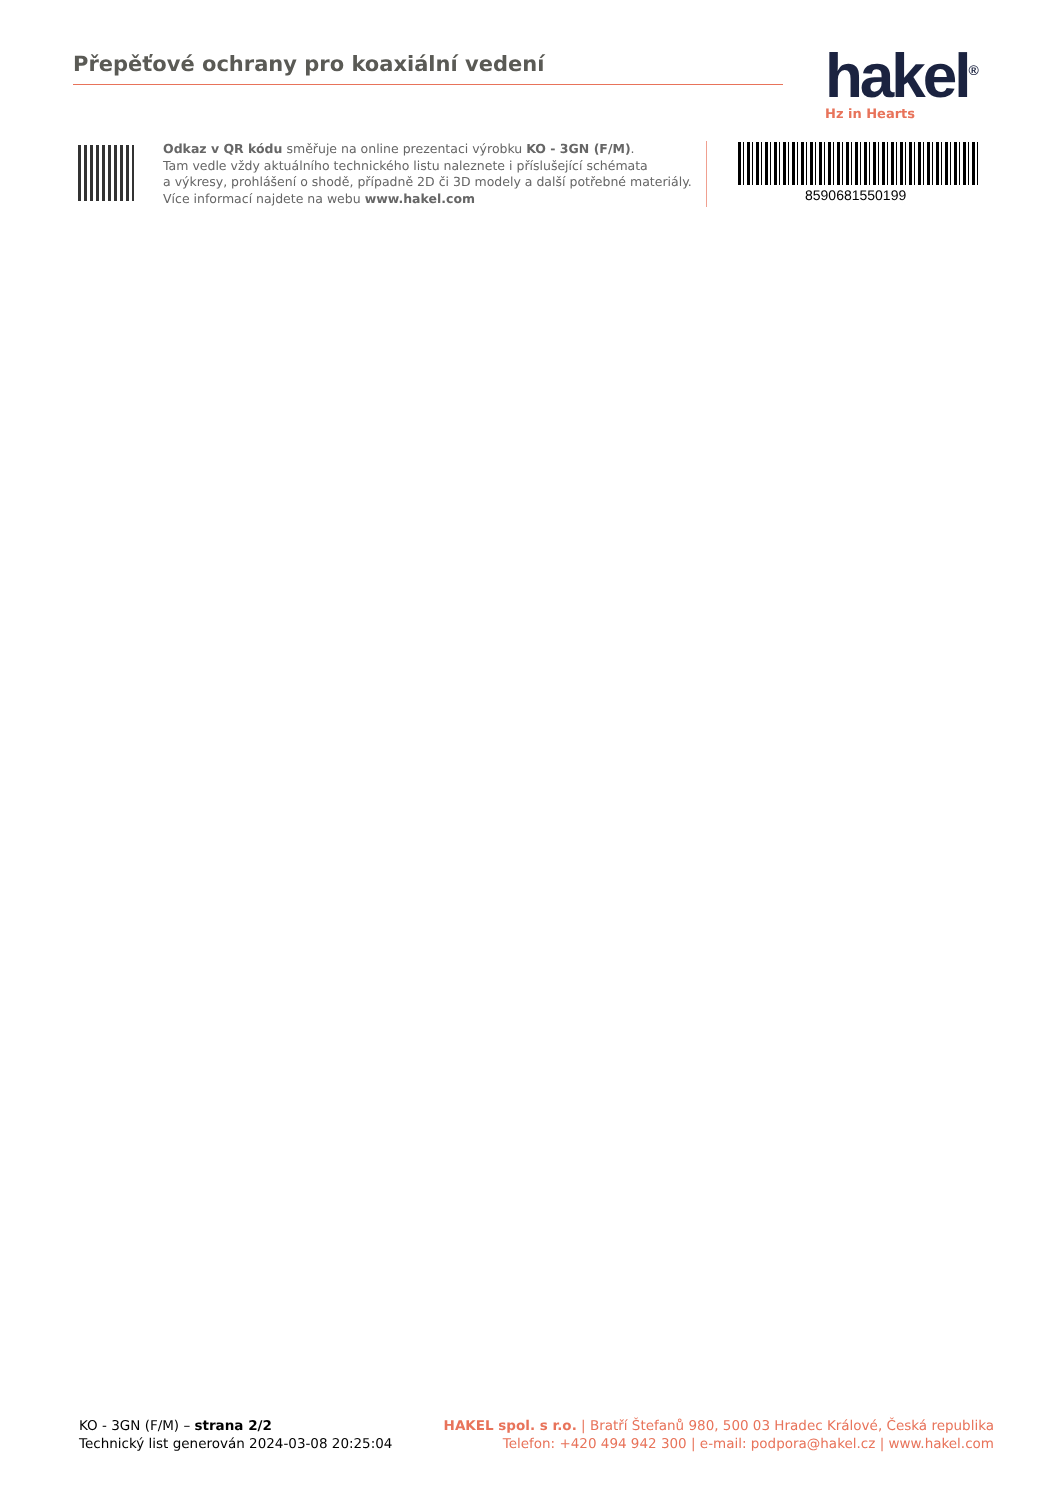Přepěťové ochrany pro koaxiální vedení
hakel<sup>®</sup>
Hz in Hearts
Odkaz v QR kódu směřuje na online prezentaci výrobku KO - 3GN (F/M).
Tam vedle vždy aktuálního technického listu naleznete i příslušející schémata
a výkresy, prohlášení o shodě, případně 2D či 3D modely a další potřebné materiály.
Více informací najdete na webu www.hakel.com
8590681550199
KO - 3GN (F/M) – strana 2/2
Technický list generován 2024-03-08 20:25:04
HAKEL spol. s r.o. | Bratří Štefanů 980, 500 03 Hradec Králové, Česká republika
Telefon: +420 494 942 300 | e-mail: podpora@hakel.cz | www.hakel.com